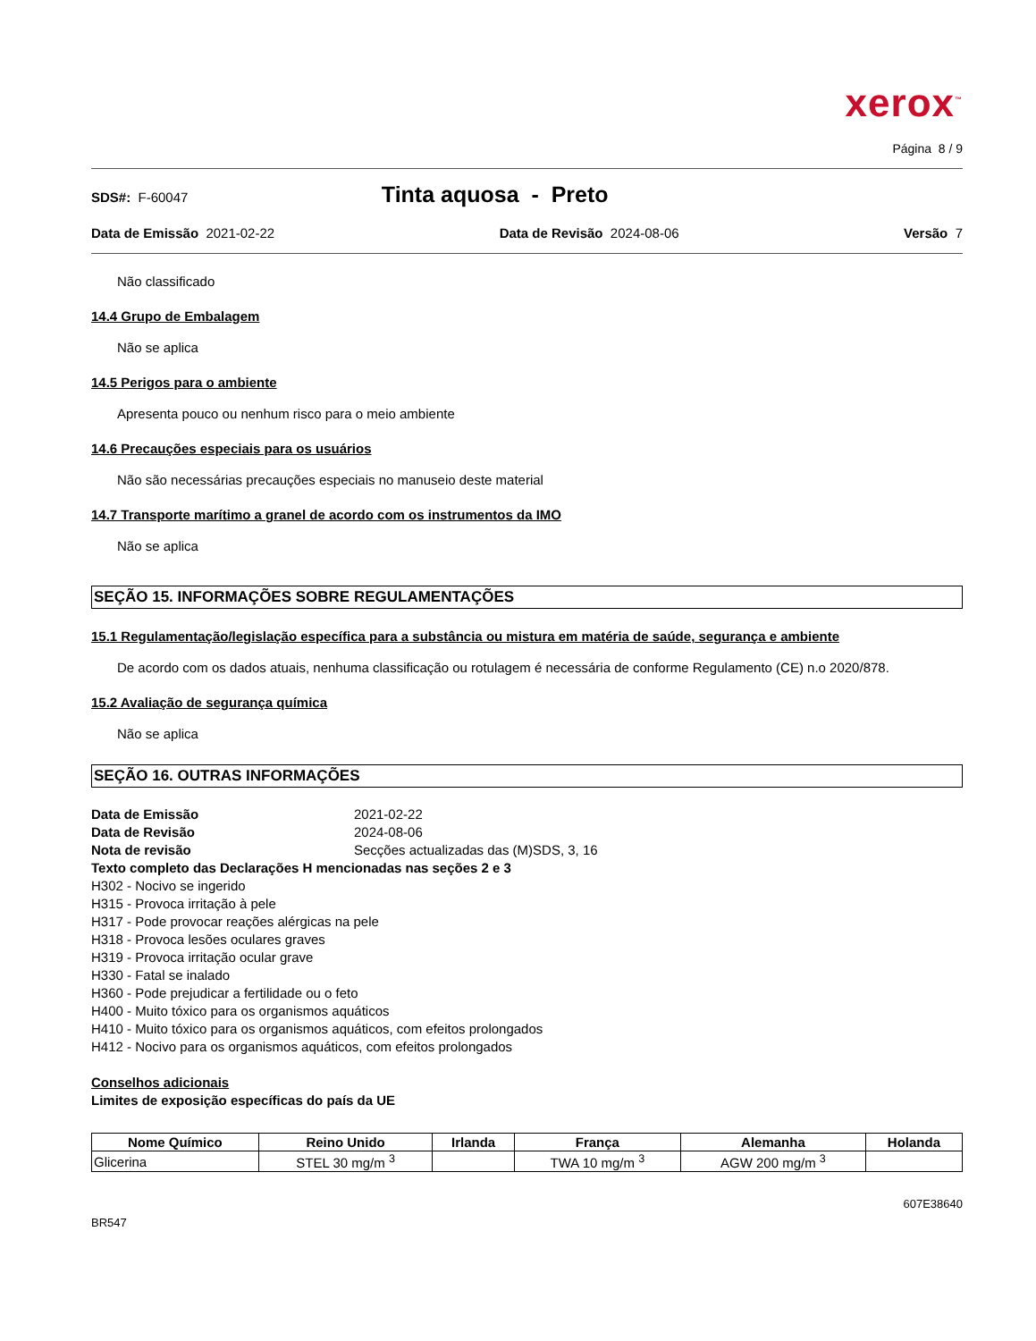xerox<sup>™</sup>
Página 8 / 9
SDS#: F-60047
Tinta aquosa - Preto
Data de Emissão 2021-02-22 Data de Revisão 2024-08-06 Versão 7
Não classificado
14.4 Grupo de Embalagem
Não se aplica
14.5 Perigos para o ambiente
Apresenta pouco ou nenhum risco para o meio ambiente
14.6 Precauções especiais para os usuários
Não são necessárias precauções especiais no manuseio deste material
14.7 Transporte marítimo a granel de acordo com os instrumentos da IMO
Não se aplica
SEÇÃO 15. INFORMAÇÕES SOBRE REGULAMENTAÇÕES
15.1 Regulamentação/legislação específica para a substância ou mistura em matéria de saúde, segurança e ambiente
De acordo com os dados atuais, nenhuma classificação ou rotulagem é necessária de conforme Regulamento (CE) n.o 2020/878.
15.2 Avaliação de segurança química
Não se aplica
SEÇÃO 16. OUTRAS INFORMAÇÕES
Data de Emissão 2021-02-22 Data de Revisão 2024-08-06 Nota de revisão Secções actualizadas das (M)SDS, 3, 16
Texto completo das Declarações H mencionadas nas seções 2 e 3
H302 - Nocivo se ingerido
H315 - Provoca irritação à pele
H317 - Pode provocar reações alérgicas na pele
H318 - Provoca lesões oculares graves
H319 - Provoca irritação ocular grave
H330 - Fatal se inalado
H360 - Pode prejudicar a fertilidade ou o feto
H400 - Muito tóxico para os organismos aquáticos
H410 - Muito tóxico para os organismos aquáticos, com efeitos prolongados
H412 - Nocivo para os organismos aquáticos, com efeitos prolongados
Conselhos adicionais
Limites de exposição específicas do país da UE
| Nome Químico | Reino Unido | Irlanda | França | Alemanha | Holanda |
| --- | --- | --- | --- | --- | --- |
| Glicerina | STEL 30 mg/m <sup>3</sup> | | TWA 10 mg/m <sup>3</sup> | AGW 200 mg/m <sup>3</sup> | |
607E38640
BR547